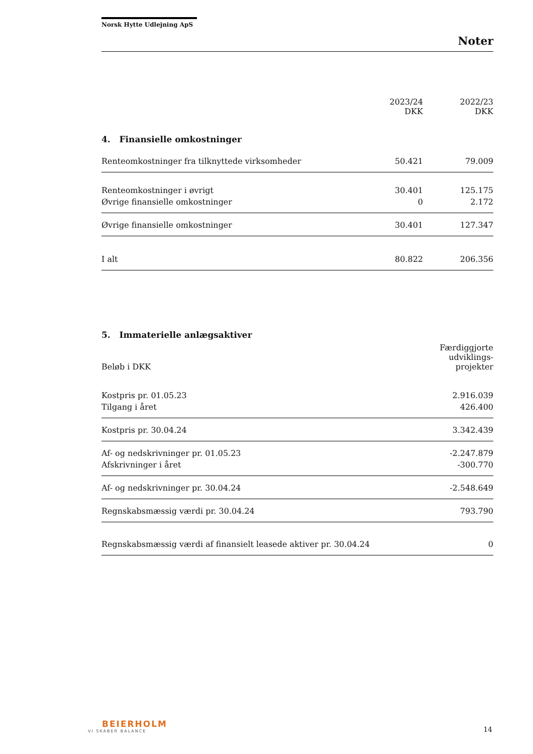Norsk Hytte Udlejning ApS
Noter
| | 2023/24 DKK | 2022/23 DKK |
| --- | --- | --- |
4. Finansielle omkostninger
| Renteomkostninger fra tilknyttede virksomheder | 50.421 | 79.009 |
| Renteomkostninger i øvrigt | 30.401 | 125.175 |
| Øvrige finansielle omkostninger | 0 | 2.172 |
| Øvrige finansielle omkostninger | 30.401 | 127.347 |
| I alt | 80.822 | 206.356 |
5. Immaterielle anlægsaktiver
| Beløb i DKK | Færdiggjorte udviklings-projekter |
| --- | --- |
| Kostpris pr. 01.05.23 | 2.916.039 |
| Tilgang i året | 426.400 |
| Kostpris pr. 30.04.24 | 3.342.439 |
| Af- og nedskrivninger pr. 01.05.23 | -2.247.879 |
| Afskrivninger i året | -300.770 |
| Af- og nedskrivninger pr. 30.04.24 | -2.548.649 |
| Regnskabsmæssig værdi pr. 30.04.24 | 793.790 |
| Regnskabsmæssig værdi af finansielt leasede aktiver pr. 30.04.24 | 0 |
BEIERHOLM
VI SKABER BALANCE
14